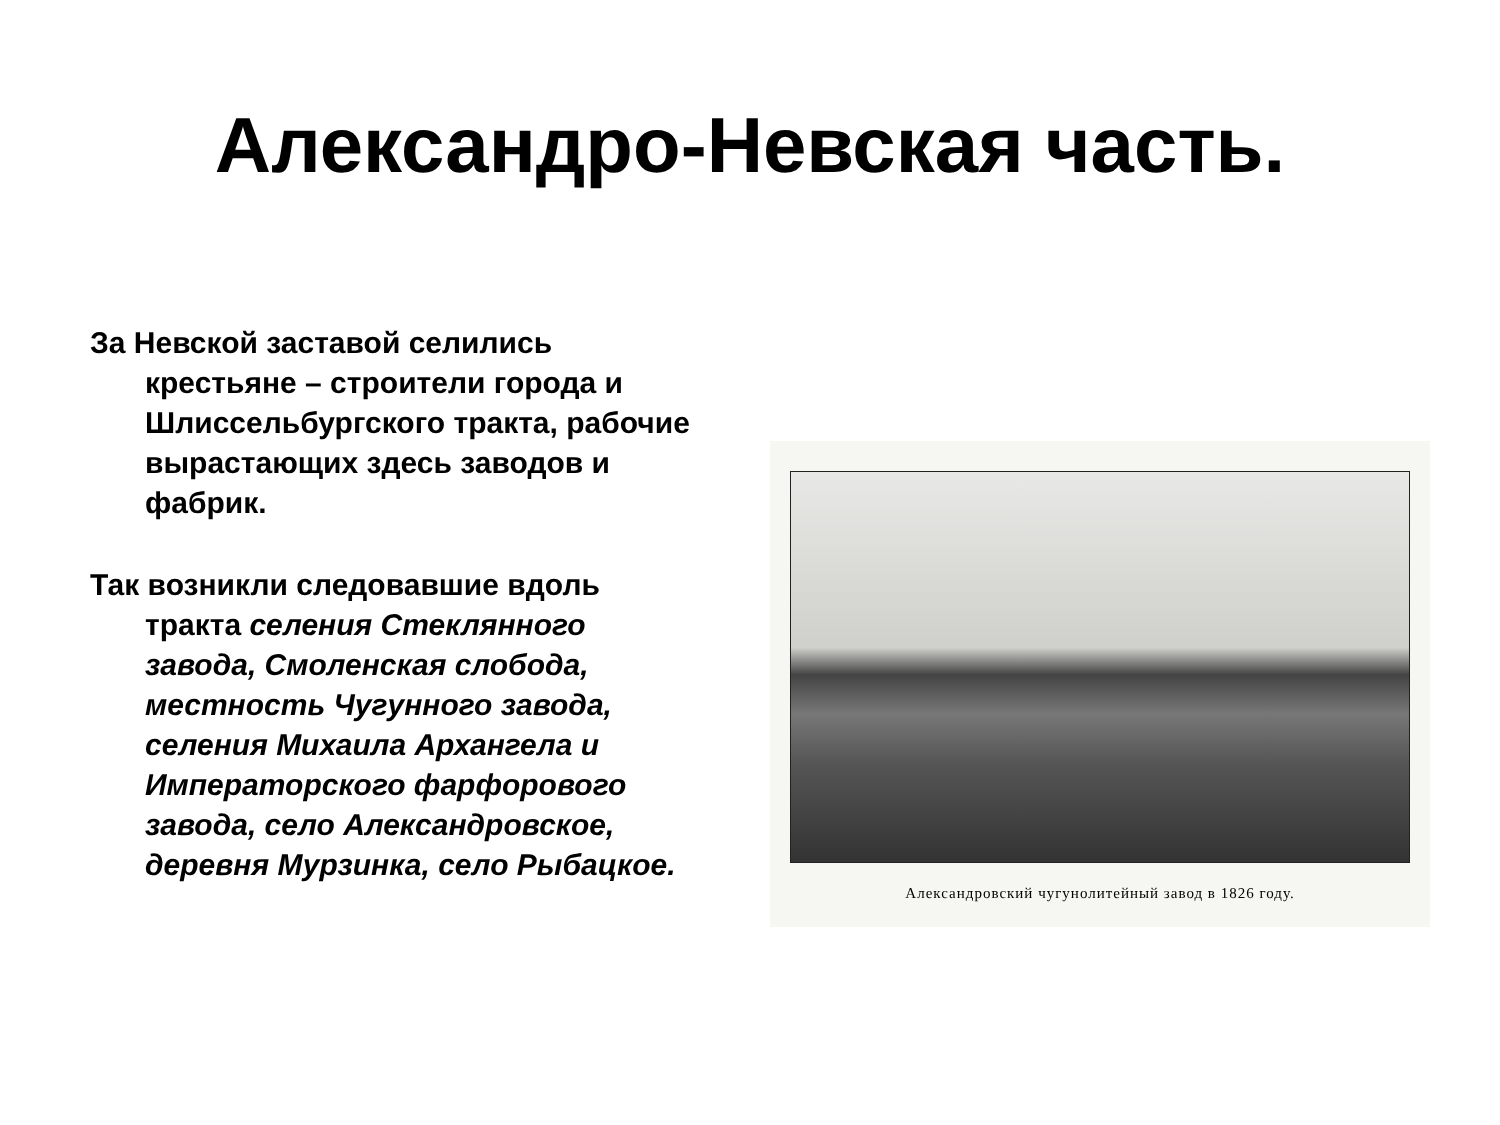Александро-Невская часть.
За Невской заставой селились крестьяне – строители города и Шлиссельбургского тракта, рабочие вырастающих здесь заводов и фабрик.
Так возникли следовавшие вдоль тракта селения Стеклянного завода, Смоленская слобода, местность Чугунного завода, селения Михаила Архангела и Императорского фарфорового завода, село Александровское, деревня Мурзинка, село Рыбацкое.
Александровский чугунолитейный завод в 1826 году.